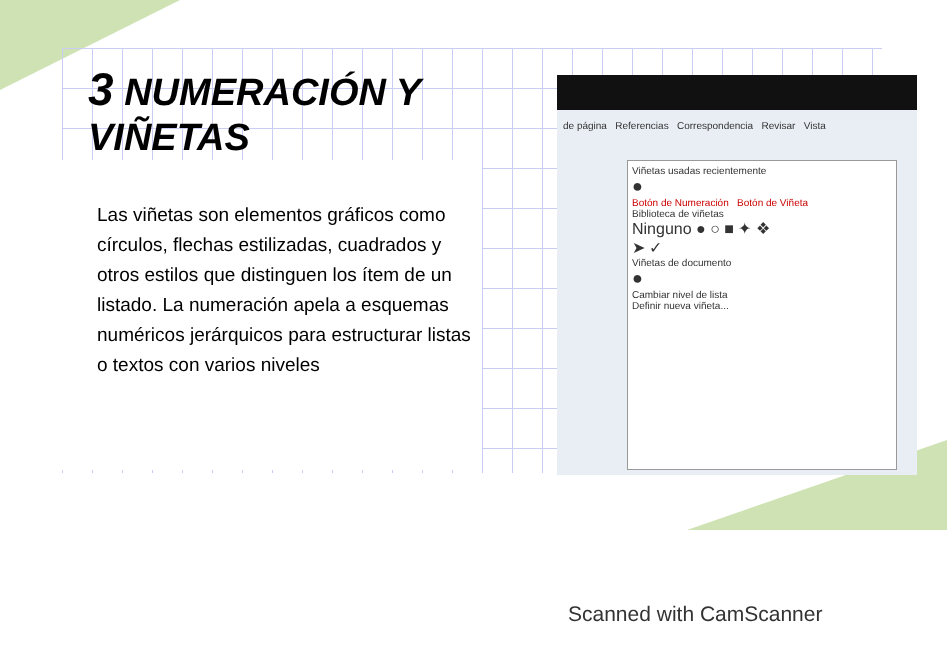3 NUMERACIÓN Y VIÑETAS
Las viñetas son elementos gráficos como círculos, flechas estilizadas, cuadrados y otros estilos que distinguen los ítem de un listado. La numeración apela a esquemas numéricos jerárquicos para estructurar listas o textos con varios niveles
de página Referencias Correspondencia Revisar Vista
Viñetas usadas recientemente
●
Botón de Numeración Botón de Viñeta
Biblioteca de viñetas
Ninguno ● ○ ■ ✦ ❖
➤ ✓
Viñetas de documento
●
Cambiar nivel de lista
Definir nueva viñeta...
Scanned with CamScanner